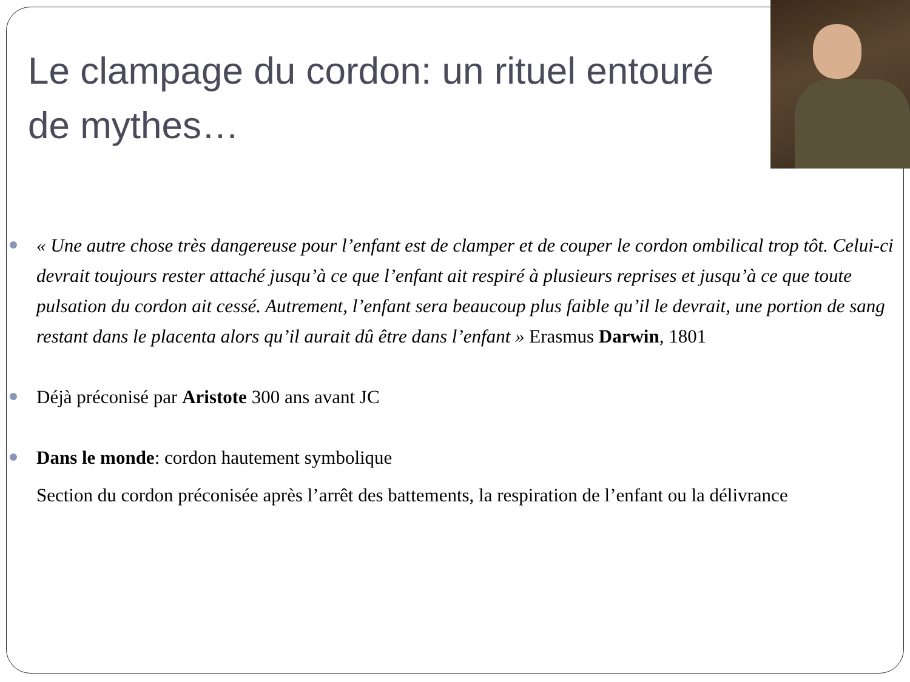Le clampage du cordon: un rituel entouré de mythes…
« Une autre chose très dangereuse pour l’enfant est de clamper et de couper le cordon ombilical trop tôt. Celui-ci devrait toujours rester attaché jusqu’à ce que l’enfant ait respiré à plusieurs reprises et jusqu’à ce que toute pulsation du cordon ait cessé. Autrement, l’enfant sera beaucoup plus faible qu’il le devrait, une portion de sang restant dans le placenta alors qu’il aurait dû être dans l’enfant » Erasmus Darwin, 1801
Déjà préconisé par Aristote 300 ans avant JC
Dans le monde: cordon hautement symbolique
Section du cordon préconisée après l’arrêt des battements, la respiration de l’enfant ou la délivrance